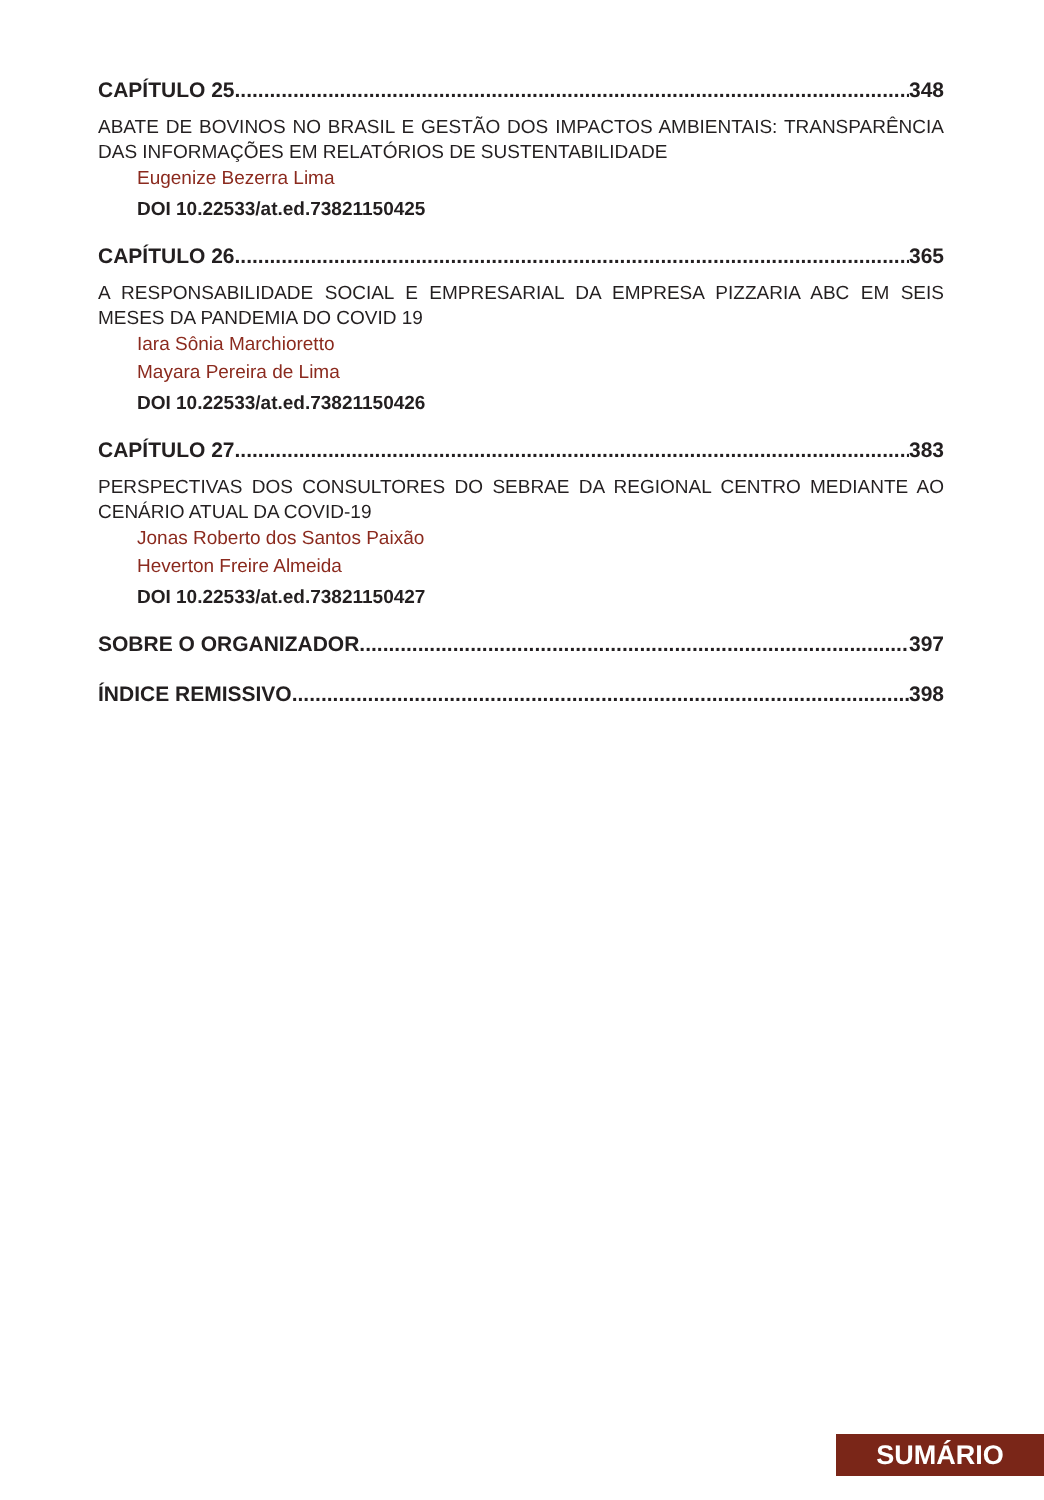CAPÍTULO 25 348
ABATE DE BOVINOS NO BRASIL E GESTÃO DOS IMPACTOS AMBIENTAIS: TRANSPARÊNCIA DAS INFORMAÇÕES EM RELATÓRIOS DE SUSTENTABILIDADE
Eugenize Bezerra Lima
DOI 10.22533/at.ed.73821150425
CAPÍTULO 26 365
A RESPONSABILIDADE SOCIAL E EMPRESARIAL DA EMPRESA PIZZARIA ABC EM SEIS MESES DA PANDEMIA DO COVID 19
Iara Sônia Marchioretto
Mayara Pereira de Lima
DOI 10.22533/at.ed.73821150426
CAPÍTULO 27 383
PERSPECTIVAS DOS CONSULTORES DO SEBRAE DA REGIONAL CENTRO MEDIANTE AO CENÁRIO ATUAL DA COVID-19
Jonas Roberto dos Santos Paixão
Heverton Freire Almeida
DOI 10.22533/at.ed.73821150427
SOBRE O ORGANIZADOR 397
ÍNDICE REMISSIVO 398
SUMÁRIO